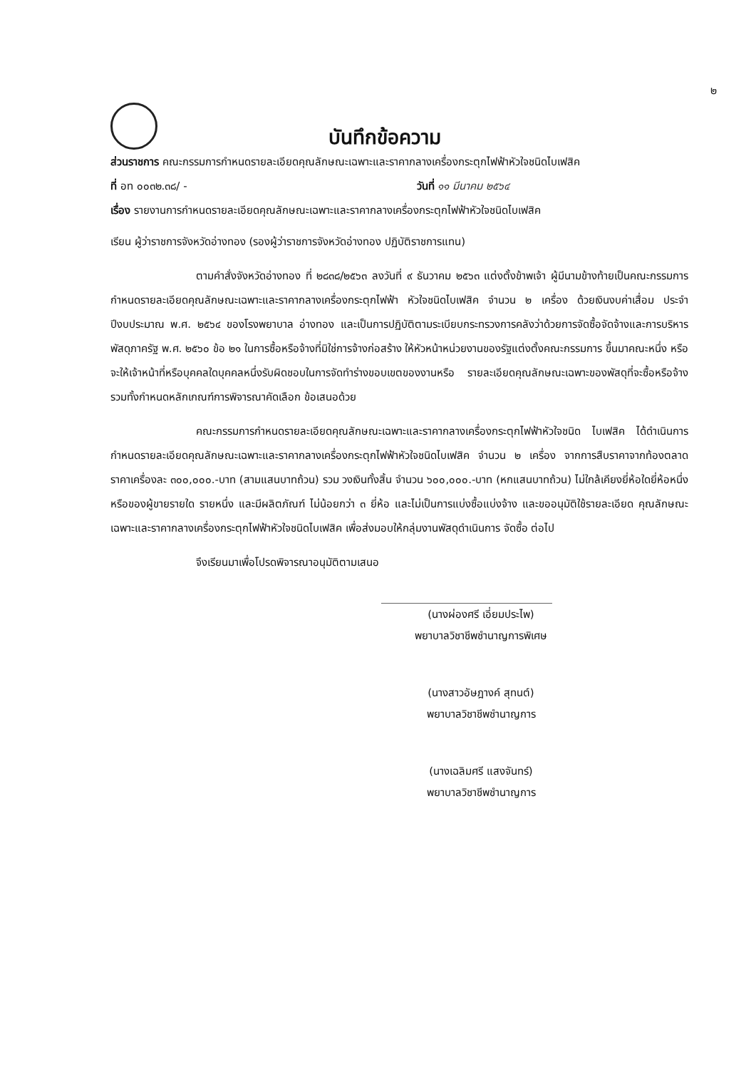๒
บันทึกข้อความ
ส่วนราชการ คณะกรรมการกำหนดรายละเอียดคุณลักษณะเฉพาะและราคากลางเครื่องกระตุกไฟฟ้าหัวใจชนิดไบเฟสิค
ที่ อท ๐๐๓๒.๓๘/ - วันที่ ๑๑ มีนาคม ๒๕๖๔
เรื่อง รายงานการกำหนดรายละเอียดคุณลักษณะเฉพาะและราคากลางเครื่องกระตุกไฟฟ้าหัวใจชนิดไบเฟสิค
เรียน ผู้ว่าราชการจังหวัดอ่างทอง (รองผู้ว่าราชการจังหวัดอ่างทอง ปฏิบัติราชการแทน)
ตามคำสั่งจังหวัดอ่างทอง ที่ ๒๘๓๘/๒๕๖๓ ลงวันที่ ๙ ธันวาคม ๒๕๖๓ แต่งตั้งข้าพเจ้า ผู้มีนามข้างท้ายเป็นคณะกรรมการกำหนดรายละเอียดคุณลักษณะเฉพาะและราคากลางเครื่องกระตุกไฟฟ้า หัวใจชนิดไบเฟสิค จำนวน ๒ เครื่อง ด้วยเงินงบค่าเสื่อม ประจำปีงบประมาณ พ.ศ. ๒๕๖๔ ของโรงพยาบาล อ่างทอง และเป็นการปฏิบัติตามระเบียบกระทรวงการคลังว่าด้วยการจัดซื้อจัดจ้างและการบริหารพัสดุภาครัฐ พ.ศ. ๒๕๖๐ ข้อ ๒๑ ในการซื้อหรือจ้างที่มิใช่การจ้างก่อสร้าง ให้หัวหน้าหน่วยงานของรัฐแต่งตั้งคณะกรรมการ ขึ้นมาคณะหนึ่ง หรือจะให้เจ้าหน้าที่หรือบุคคลใดบุคคลหนึ่งรับผิดชอบในการจัดทำร่างขอบเขตของงานหรือ รายละเอียดคุณลักษณะเฉพาะของพัสดุที่จะซื้อหรือจ้าง รวมทั้งกำหนดหลักเกณฑ์การพิจารณาคัดเลือก ข้อเสนอด้วย
คณะกรรมการกำหนดรายละเอียดคุณลักษณะเฉพาะและราคากลางเครื่องกระตุกไฟฟ้าหัวใจชนิด ไบเฟสิค ได้ดำเนินการกำหนดรายละเอียดคุณลักษณะเฉพาะและราคากลางเครื่องกระตุกไฟฟ้าหัวใจชนิดไบเฟสิค จำนวน ๒ เครื่อง จากการสืบราคาจากท้องตลาด ราคาเครื่องละ ๓๐๐,๐๐๐.-บาท (สามแสนบาทถ้วน) รวม วงเงินทั้งสิ้น จำนวน ๖๐๐,๐๐๐.-บาท (หกแสนบาทถ้วน) ไม่ใกล้เคียงยี่ห้อใดยี่ห้อหนึ่ง หรือของผู้ขายรายใด รายหนึ่ง และมีผลิตภัณฑ์ ไม่น้อยกว่า ๓ ยี่ห้อ และไม่เป็นการแบ่งซื้อแบ่งจ้าง และขออนุมัติใช้รายละเอียด คุณลักษณะเฉพาะและราคากลางเครื่องกระตุกไฟฟ้าหัวใจชนิดไบเฟสิค เพื่อส่งมอบให้กลุ่มงานพัสดุดำเนินการ จัดซื้อ ต่อไป
จึงเรียนมาเพื่อโปรดพิจารณาอนุมัติตามเสนอ
(นางผ่องศรี เอี่ยมประไพ)
พยาบาลวิชาชีพชำนาญการพิเศษ
(นางสาวอัษฎางค์ สุทนต์)
พยาบาลวิชาชีพชำนาญการ
(นางเฉลิมศรี แสงจันทร์)
พยาบาลวิชาชีพชำนาญการ